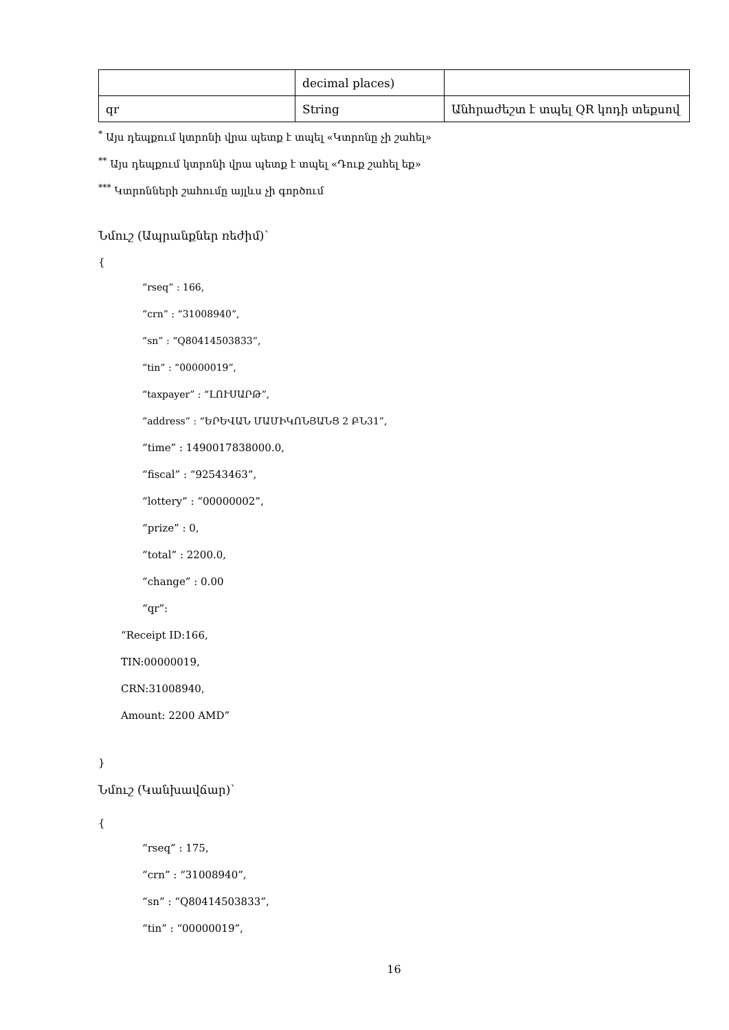| | decimal places) | |
| qr | String | Անհրաժեշտ է տպել QR կոդի տեքսով |
<sup>*</sup> Այս դեպքում կտրոնի վրա պետք է տպել «Կտրոնը չի շահել»
<sup>**</sup> Այս դեպքում կտրոնի վրա պետք է տպել «Դուք շահել եք»
<sup>***</sup> Կտրոնների շահումը այլևս չի գործում
Նմուշ (Ապրանքներ ռեժիմ)՝
{
“rseq” : 166,
“crn” : “31008940”,
“sn” : “Q80414503833”,
“tin” : “00000019”,
“taxpayer” : “ԼՈՒՍԱՐԹ”,
“address” : “ԵՐԵՎԱՆ ՄԱՄԻԿՈՆՅԱՆՑ 2 ԲՆ31”,
“time” : 1490017838000.0,
“fiscal” : “92543463”,
“lottery” : “00000002”,
“prize” : 0,
“total” : 2200.0,
“change” : 0.00
“qr”:
“Receipt ID:166,
TIN:00000019,
CRN:31008940,
Amount: 2200 AMD”
}
Նմուշ (Կանխավճար)՝
{
“rseq” : 175,
“crn” : “31008940”,
“sn” : “Q80414503833”,
“tin” : “00000019”,
16